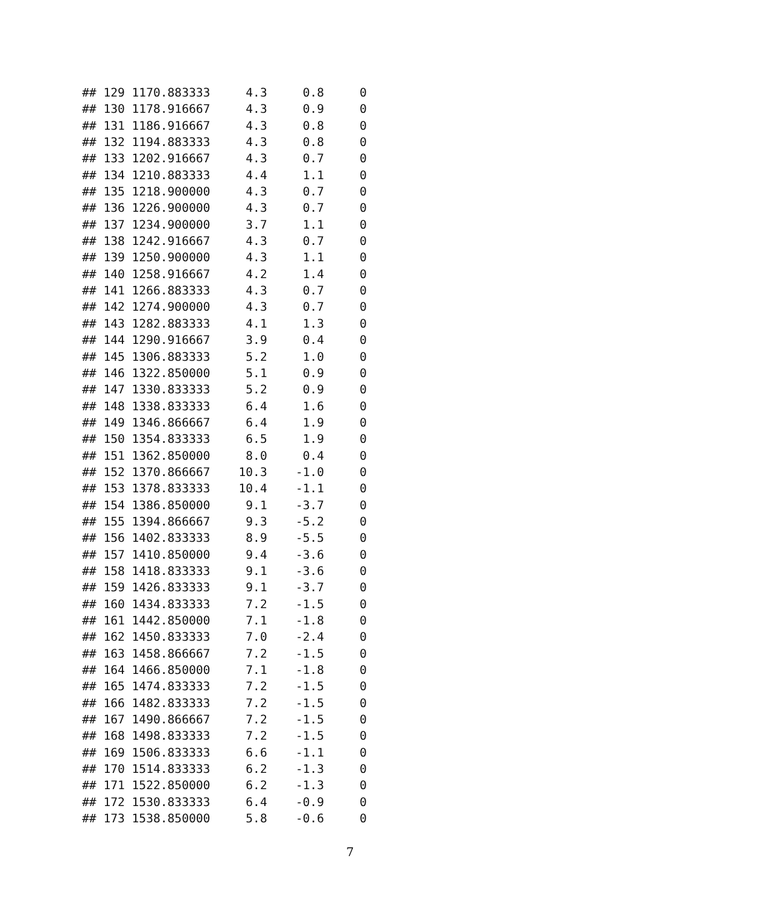## 129 1170.883333     4.3     0.8     0
## 130 1178.916667     4.3     0.9     0
## 131 1186.916667     4.3     0.8     0
## 132 1194.883333     4.3     0.8     0
## 133 1202.916667     4.3     0.7     0
## 134 1210.883333     4.4     1.1     0
## 135 1218.900000     4.3     0.7     0
## 136 1226.900000     4.3     0.7     0
## 137 1234.900000     3.7     1.1     0
## 138 1242.916667     4.3     0.7     0
## 139 1250.900000     4.3     1.1     0
## 140 1258.916667     4.2     1.4     0
## 141 1266.883333     4.3     0.7     0
## 142 1274.900000     4.3     0.7     0
## 143 1282.883333     4.1     1.3     0
## 144 1290.916667     3.9     0.4     0
## 145 1306.883333     5.2     1.0     0
## 146 1322.850000     5.1     0.9     0
## 147 1330.833333     5.2     0.9     0
## 148 1338.833333     6.4     1.6     0
## 149 1346.866667     6.4     1.9     0
## 150 1354.833333     6.5     1.9     0
## 151 1362.850000     8.0     0.4     0
## 152 1370.866667    10.3    -1.0     0
## 153 1378.833333    10.4    -1.1     0
## 154 1386.850000     9.1    -3.7     0
## 155 1394.866667     9.3    -5.2     0
## 156 1402.833333     8.9    -5.5     0
## 157 1410.850000     9.4    -3.6     0
## 158 1418.833333     9.1    -3.6     0
## 159 1426.833333     9.1    -3.7     0
## 160 1434.833333     7.2    -1.5     0
## 161 1442.850000     7.1    -1.8     0
## 162 1450.833333     7.0    -2.4     0
## 163 1458.866667     7.2    -1.5     0
## 164 1466.850000     7.1    -1.8     0
## 165 1474.833333     7.2    -1.5     0
## 166 1482.833333     7.2    -1.5     0
## 167 1490.866667     7.2    -1.5     0
## 168 1498.833333     7.2    -1.5     0
## 169 1506.833333     6.6    -1.1     0
## 170 1514.833333     6.2    -1.3     0
## 171 1522.850000     6.2    -1.3     0
## 172 1530.833333     6.4    -0.9     0
## 173 1538.850000     5.8    -0.6     0
7